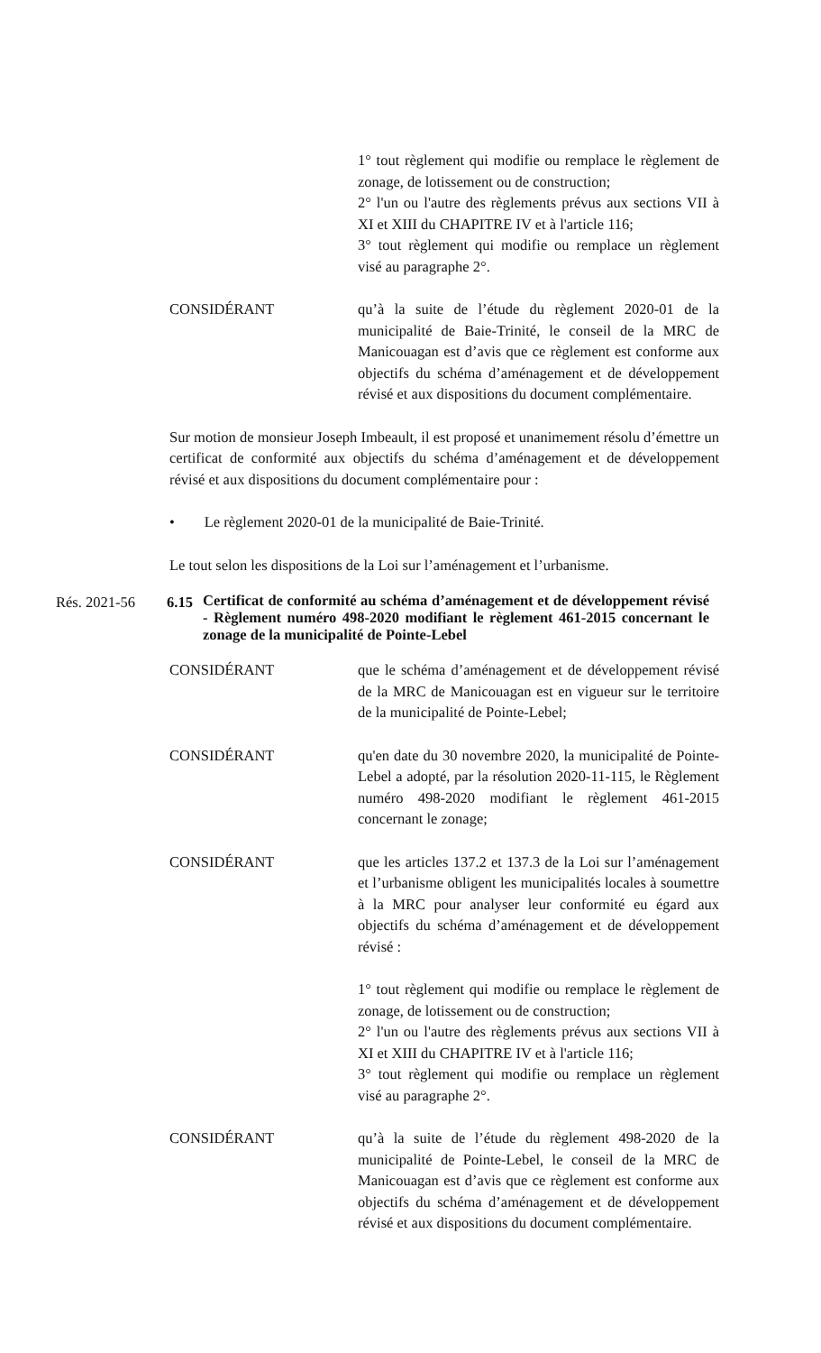1° tout règlement qui modifie ou remplace le règlement de zonage, de lotissement ou de construction;
2° l'un ou l'autre des règlements prévus aux sections VII à XI et XIII du CHAPITRE IV et à l'article 116;
3° tout règlement qui modifie ou remplace un règlement visé au paragraphe 2°.
CONSIDÉRANT qu’à la suite de l’étude du règlement 2020-01 de la municipalité de Baie-Trinité, le conseil de la MRC de Manicouagan est d’avis que ce règlement est conforme aux objectifs du schéma d’aménagement et de développement révisé et aux dispositions du document complémentaire.
Sur motion de monsieur Joseph Imbeault, il est proposé et unanimement résolu d’émettre un certificat de conformité aux objectifs du schéma d’aménagement et de développement révisé et aux dispositions du document complémentaire pour :
• Le règlement 2020-01 de la municipalité de Baie-Trinité.
Le tout selon les dispositions de la Loi sur l’aménagement et l’urbanisme.
Rés. 2021-56 6.15
Certificat de conformité au schéma d’aménagement et de développement révisé - Règlement numéro 498-2020 modifiant le règlement 461-2015 concernant le zonage de la municipalité de Pointe-Lebel
CONSIDÉRANT que le schéma d’aménagement et de développement révisé de la MRC de Manicouagan est en vigueur sur le territoire de la municipalité de Pointe-Lebel;
CONSIDÉRANT qu'en date du 30 novembre 2020, la municipalité de Pointe-Lebel a adopté, par la résolution 2020-11-115, le Règlement numéro 498-2020 modifiant le règlement 461-2015 concernant le zonage;
CONSIDÉRANT que les articles 137.2 et 137.3 de la Loi sur l’aménagement et l’urbanisme obligent les municipalités locales à soumettre à la MRC pour analyser leur conformité eu égard aux objectifs du schéma d’aménagement et de développement révisé :
1° tout règlement qui modifie ou remplace le règlement de zonage, de lotissement ou de construction;
2° l'un ou l'autre des règlements prévus aux sections VII à XI et XIII du CHAPITRE IV et à l'article 116;
3° tout règlement qui modifie ou remplace un règlement visé au paragraphe 2°.
CONSIDÉRANT qu’à la suite de l’étude du règlement 498-2020 de la municipalité de Pointe-Lebel, le conseil de la MRC de Manicouagan est d’avis que ce règlement est conforme aux objectifs du schéma d’aménagement et de développement révisé et aux dispositions du document complémentaire.